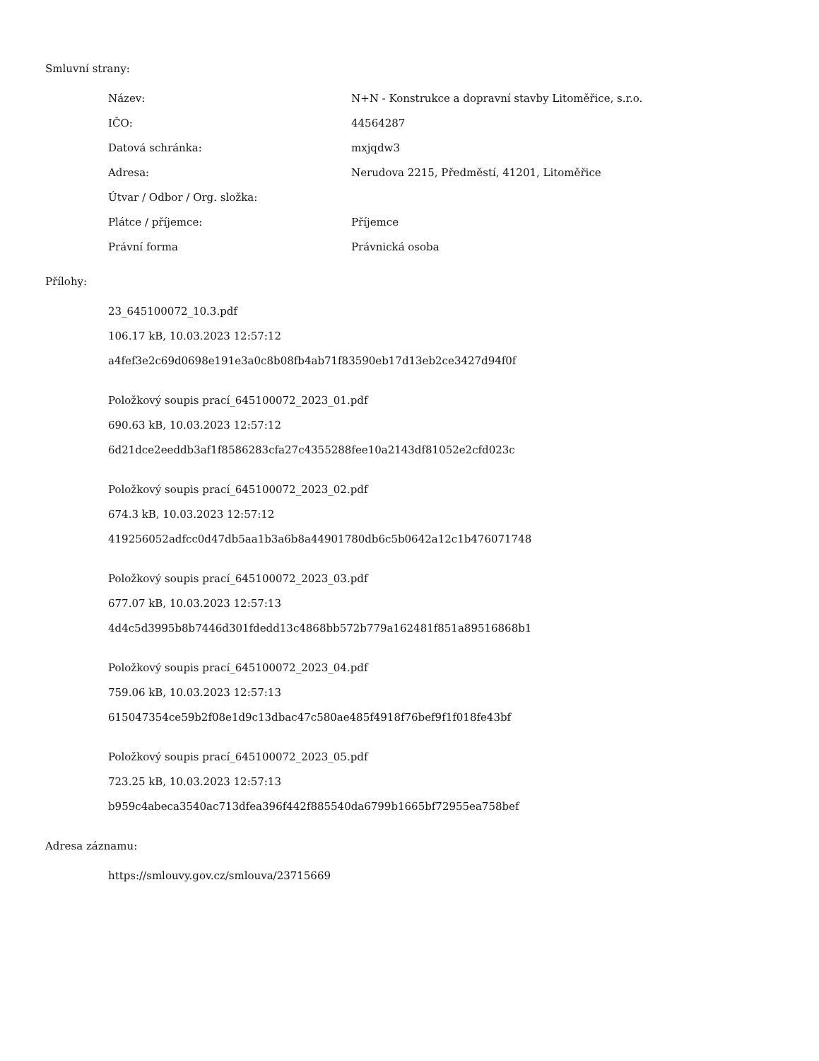Smluvní strany:
| Název: | N+N - Konstrukce a dopravní stavby Litoměřice, s.r.o. |
| IČO: | 44564287 |
| Datová schránka: | mxjqdw3 |
| Adresa: | Nerudova 2215, Předměstí, 41201, Litoměřice |
| Útvar / Odbor / Org. složka: | |
| Plátce / příjemce: | Příjemce |
| Právní forma | Právnická osoba |
Přílohy:
23_645100072_10.3.pdf
106.17 kB, 10.03.2023 12:57:12
a4fef3e2c69d0698e191e3a0c8b08fb4ab71f83590eb17d13eb2ce3427d94f0f
Položkový soupis prací_645100072_2023_01.pdf
690.63 kB, 10.03.2023 12:57:12
6d21dce2eeddb3af1f8586283cfa27c4355288fee10a2143df81052e2cfd023c
Položkový soupis prací_645100072_2023_02.pdf
674.3 kB, 10.03.2023 12:57:12
419256052adfcc0d47db5aa1b3a6b8a44901780db6c5b0642a12c1b476071748
Položkový soupis prací_645100072_2023_03.pdf
677.07 kB, 10.03.2023 12:57:13
4d4c5d3995b8b7446d301fdedd13c4868bb572b779a162481f851a89516868b1
Položkový soupis prací_645100072_2023_04.pdf
759.06 kB, 10.03.2023 12:57:13
615047354ce59b2f08e1d9c13dbac47c580ae485f4918f76bef9f1f018fe43bf
Položkový soupis prací_645100072_2023_05.pdf
723.25 kB, 10.03.2023 12:57:13
b959c4abeca3540ac713dfea396f442f885540da6799b1665bf72955ea758bef
Adresa záznamu:
https://smlouvy.gov.cz/smlouva/23715669